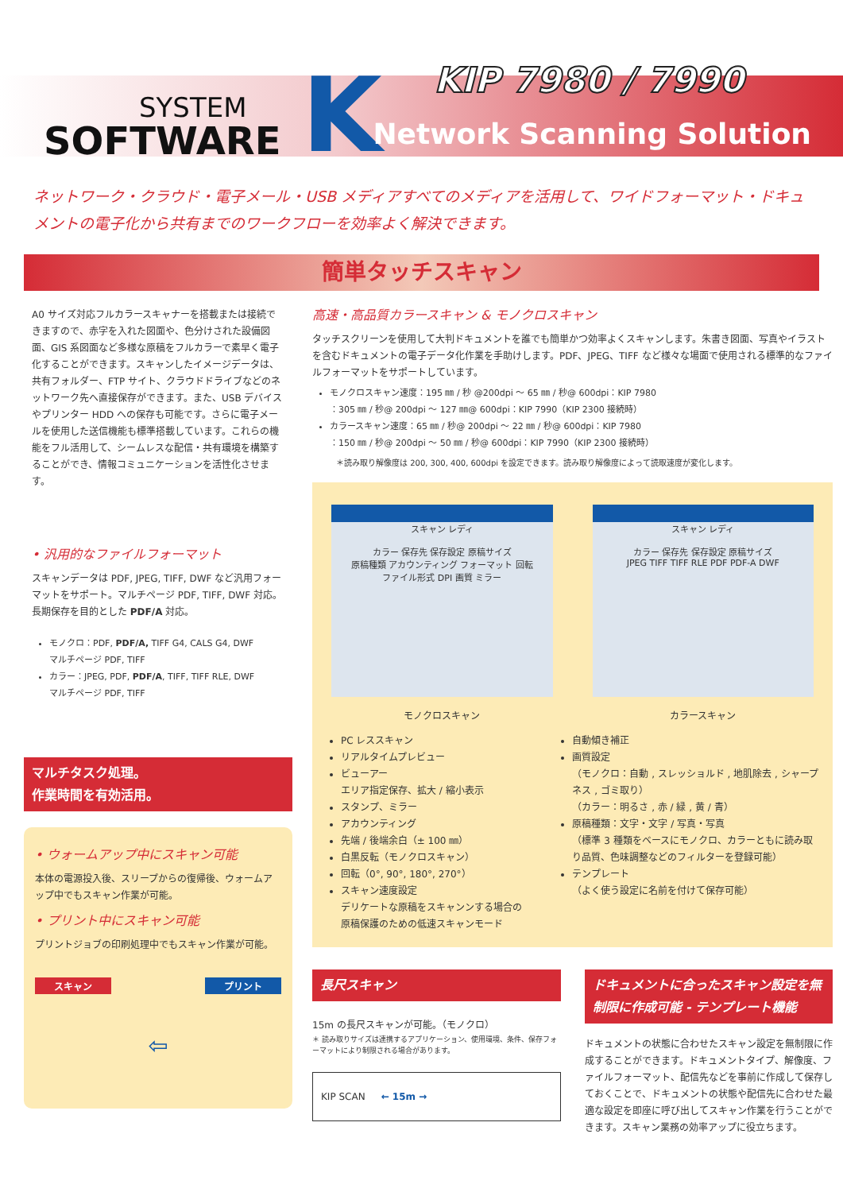SYSTEM
SOFTWARE
K KIP 7980 / 7990
Network Scanning Solution
ネットワーク・クラウド・電子メール・USB メディアすべてのメディアを活用して、ワイドフォーマット・ドキュメントの電子化から共有までのワークフローを効率よく解決できます。
簡単タッチスキャン
A0 サイズ対応フルカラースキャナーを搭載または接続できますので、赤字を入れた図面や、色分けされた設備図面、GIS 系図面など多様な原稿をフルカラーで素早く電子化することができます。スキャンしたイメージデータは、共有フォルダー、FTP サイト、クラウドドライブなどのネットワーク先へ直接保存ができます。また、USB デバイスやプリンター HDD への保存も可能です。さらに電子メールを使用した送信機能も標準搭載しています。これらの機能をフル活用して、シームレスな配信・共有環境を構築することができ、情報コミュニケーションを活性化させます。
• 汎用的なファイルフォーマット
スキャンデータは PDF, JPEG, TIFF, DWF など汎用フォーマットをサポート。マルチページ PDF, TIFF, DWF 対応。長期保存を目的とした PDF/A 対応。
モノクロ：PDF, PDF/A, TIFF G4, CALS G4, DWF
マルチページ PDF, TIFF
カラー：JPEG, PDF, PDF/A, TIFF, TIFF RLE, DWF
マルチページ PDF, TIFF
マルチタスク処理。
作業時間を有効活用。
• ウォームアップ中にスキャン可能
本体の電源投入後、スリープからの復帰後、ウォームアップ中でもスキャン作業が可能。
• プリント中にスキャン可能
プリントジョブの印刷処理中でもスキャン作業が可能。
スキャン プリント
⇦
高速・高品質カラースキャン & モノクロスキャン
タッチスクリーンを使用して大判ドキュメントを誰でも簡単かつ効率よくスキャンします。朱書き図面、写真やイラストを含むドキュメントの電子データ化作業を手助けします。PDF、JPEG、TIFF など様々な場面で使用される標準的なファイルフォーマットをサポートしています。
モノクロスキャン速度：195 ㎜ / 秒 @200dpi ～ 65 ㎜ / 秒@ 600dpi：KIP 7980
：305 ㎜ / 秒@ 200dpi ～ 127 ㎜@ 600dpi：KIP 7990（KIP 2300 接続時）
カラースキャン速度：65 ㎜ / 秒@ 200dpi ～ 22 ㎜ / 秒@ 600dpi：KIP 7980
：150 ㎜ / 秒@ 200dpi ～ 50 ㎜ / 秒@ 600dpi：KIP 7990（KIP 2300 接続時）
＊読み取り解像度は 200, 300, 400, 600dpi を設定できます。読み取り解像度によって読取速度が変化します。
スキャン レディ
カラー 保存先 保存設定 原稿サイズ
原稿種類 アカウンティング フォーマット 回転
ファイル形式 DPI 画質 ミラー
スキャン レディ
カラー 保存先 保存設定 原稿サイズ
JPEG TIFF TIFF RLE PDF PDF-A DWF
モノクロスキャン カラースキャン
PC レススキャン
リアルタイムプレビュー
ビューアー
エリア指定保存、拡大 / 縮小表示
スタンプ、ミラー
アカウンティング
先端 / 後端余白（± 100 ㎜）
白黒反転（モノクロスキャン）
回転（0°, 90°, 180°, 270°）
スキャン速度設定
デリケートな原稿をスキャンンする場合の原稿保護のための低速スキャンモード
自動傾き補正
画質設定
（モノクロ：自動 , スレッショルド , 地肌除去 , シャープネス , ゴミ取り）
（カラー：明るさ , 赤 / 緑 , 黄 / 青）
原稿種類：文字・文字 / 写真・写真
（標準 3 種類をベースにモノクロ、カラーともに読み取り品質、色味調整などのフィルターを登録可能）
テンプレート
（よく使う設定に名前を付けて保存可能）
長尺スキャン
15m の長尺スキャンが可能。（モノクロ）
＊ 読み取りサイズは連携するアプリケーション、使用環境、条件、保存フォーマットにより制限される場合があります。
KIP SCAN ← 15m →
ドキュメントに合ったスキャン設定を無制限に作成可能 - テンプレート機能
ドキュメントの状態に合わせたスキャン設定を無制限に作成することができます。ドキュメントタイプ、解像度、ファイルフォーマット、配信先などを事前に作成して保存しておくことで、ドキュメントの状態や配信先に合わせた最適な設定を即座に呼び出してスキャン作業を行うことができます。スキャン業務の効率アップに役立ちます。